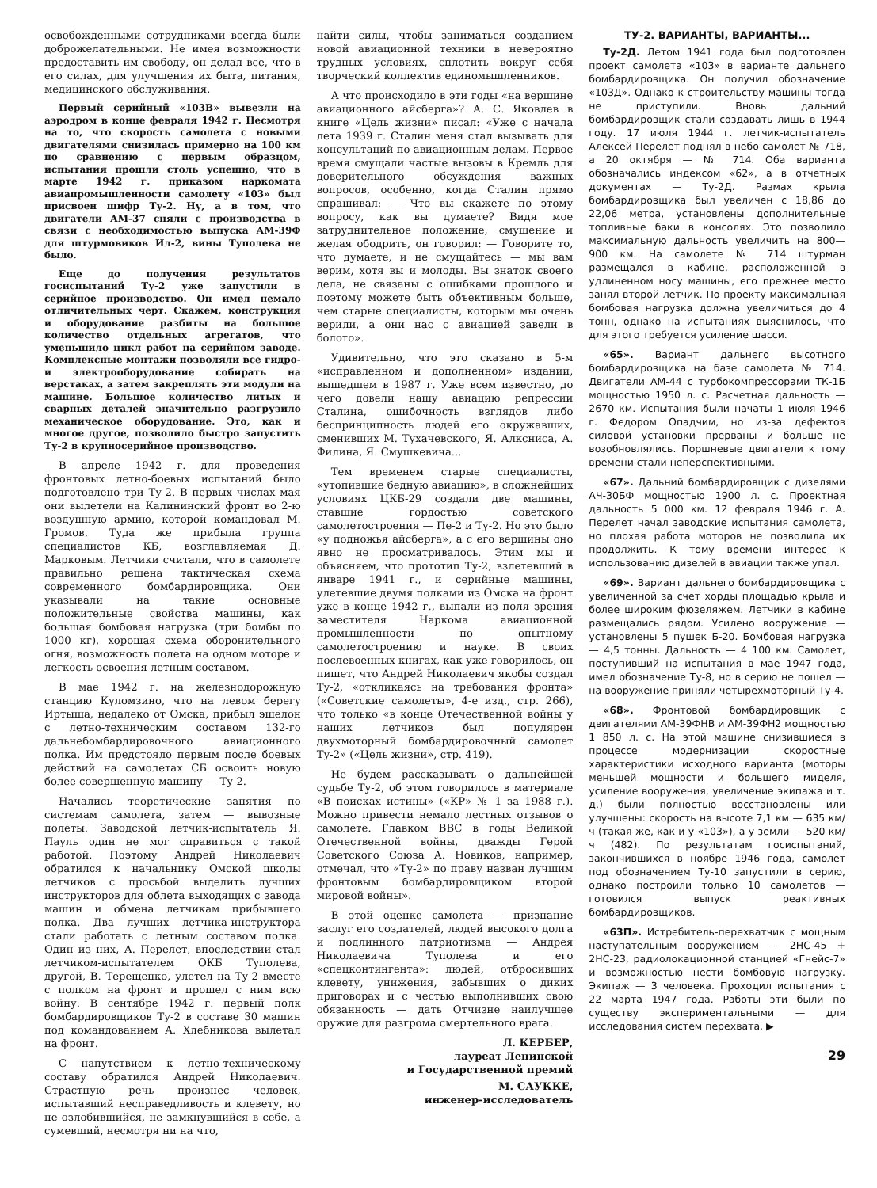освобожденными сотрудниками всегда были доброжелательными. Не имея возможности предоставить им свободу, он делал все, что в его силах, для улучшения их быта, питания, медицинского обслуживания.
Первый серийный «103В» вывезли на аэродром в конце февраля 1942 г. Несмотря на то, что скорость самолета с новыми двигателями снизилась примерно на 100 км по сравнению с первым образцом, испытания прошли столь успешно, что в марте 1942 г. приказом наркомата авиапромышленности самолету «103» был присвоен шифр Ту-2. Ну, а в том, что двигатели АМ-37 сняли с производства в связи с необходимостью выпуска АМ-39Ф для штурмовиков Ил-2, вины Туполева не было.
Еще до получения результатов госиспытаний Ту-2 уже запустили в серийное производство. Он имел немало отличительных черт. Скажем, конструкция и оборудование разбиты на большое количество отдельных агрегатов, что уменьшило цикл работ на серийном заводе. Комплексные монтажи позволяли все гидро- и электрооборудование собирать на верстаках, а затем закреплять эти модули на машине. Большое количество литых и сварных деталей значительно разгрузило механическое оборудование. Это, как и многое другое, позволило быстро запустить Ту-2 в крупносерийное производство.
В апреле 1942 г. для проведения фронтовых летно-боевых испытаний было подготовлено три Ту-2. В первых числах мая они вылетели на Калининский фронт во 2-ю воздушную армию, которой командовал М. Громов. Туда же прибыла группа специалистов КБ, возглавляемая Д. Марковым. Летчики считали, что в самолете правильно решена тактическая схема современного бомбардировщика. Они указывали на такие основные положительные свойства машины, как большая бомбовая нагрузка (три бомбы по 1000 кг), хорошая схема оборонительного огня, возможность полета на одном моторе и легкость освоения летным составом.
В мае 1942 г. на железнодорожную станцию Куломзино, что на левом берегу Иртыша, недалеко от Омска, прибыл эшелон с летно-техническим составом 132-го дальнебомбардировочного авиационного полка. Им предстояло первым после боевых действий на самолетах СБ освоить новую более совершенную машину — Ту-2.
Начались теоретические занятия по системам самолета, затем — вывозные полеты. Заводской летчик-испытатель Я. Пауль один не мог справиться с такой работой. Поэтому Андрей Николаевич обратился к начальнику Омской школы летчиков с просьбой выделить лучших инструкторов для облета выходящих с завода машин и обмена летчикам прибывшего полка. Два лучших летчика-инструктора стали работать с летным составом полка. Один из них, А. Перелет, впоследствии стал летчиком-испытателем ОКБ Туполева, другой, В. Терещенко, улетел на Ту-2 вместе с полком на фронт и прошел с ним всю войну. В сентябре 1942 г. первый полк бомбардировщиков Ту-2 в составе 30 машин под командованием А. Хлебникова вылетал на фронт.
С напутствием к летно-техническому составу обратился Андрей Николаевич. Страстную речь произнес человек, испытавший несправедливость и клевету, но не озлобившийся, не замкнувшийся в себе, а сумевший, несмотря ни на что,
найти силы, чтобы заниматься созданием новой авиационной техники в невероятно трудных условиях, сплотить вокруг себя творческий коллектив единомышленников.
А что происходило в эти годы «на вершине авиационного айсберга»? А. С. Яковлев в книге «Цель жизни» писал: «Уже с начала лета 1939 г. Сталин меня стал вызывать для консультаций по авиационным делам. Первое время смущали частые вызовы в Кремль для доверительного обсуждения важных вопросов, особенно, когда Сталин прямо спрашивал: — Что вы скажете по этому вопросу, как вы думаете? Видя мое затруднительное положение, смущение и желая ободрить, он говорил: — Говорите то, что думаете, и не смущайтесь — мы вам верим, хотя вы и молоды. Вы знаток своего дела, не связаны с ошибками прошлого и поэтому можете быть объективным больше, чем старые специалисты, которым мы очень верили, а они нас с авиацией завели в болото».
Удивительно, что это сказано в 5-м «исправленном и дополненном» издании, вышедшем в 1987 г. Уже всем известно, до чего довели нашу авиацию репрессии Сталина, ошибочность взглядов либо беспринципность людей его окружавших, сменивших М. Тухачевского, Я. Алксниса, А. Филина, Я. Смушкевича...
Тем временем старые специалисты, «утопившие бедную авиацию», в сложнейших условиях ЦКБ-29 создали две машины, ставшие гордостью советского самолетостроения — Пе-2 и Ту-2. Но это было «у подножья айсберга», а с его вершины оно явно не просматривалось. Этим мы и объясняем, что прототип Ту-2, взлетевший в январе 1941 г., и серийные машины, улетевшие двумя полками из Омска на фронт уже в конце 1942 г., выпали из поля зрения заместителя Наркома авиационной промышленности по опытному самолетостроению и науке. В своих послевоенных книгах, как уже говорилось, он пишет, что Андрей Николаевич якобы создал Ту-2, «откликаясь на требования фронта» («Советские самолеты», 4-е изд., стр. 266), что только «в конце Отечественной войны у наших летчиков был популярен двухмоторный бомбардировочный самолет Ту-2» («Цель жизни», стр. 419).
Не будем рассказывать о дальнейшей судьбе Ту-2, об этом говорилось в материале «В поисках истины» («КР» № 1 за 1988 г.). Можно привести немало лестных отзывов о самолете. Главком ВВС в годы Великой Отечественной войны, дважды Герой Советского Союза А. Новиков, например, отмечал, что «Ту-2» по праву назван лучшим фронтовым бомбардировщиком второй мировой войны».
В этой оценке самолета — признание заслуг его создателей, людей высокого долга и подлинного патриотизма — Андрея Николаевича Туполева и его «спецконтингента»: людей, отбросивших клевету, унижения, забывших о диких приговорах и с честью выполнивших свою обязанность — дать Отчизне наилучшее оружие для разгрома смертельного врага.
Л. КЕРБЕР,
лауреат Ленинской
и Государственной премий
М. САУККЕ,
инженер-исследователь
ТУ-2. ВАРИАНТЫ, ВАРИАНТЫ...
Ту-2Д. Летом 1941 года был подготовлен проект самолета «103» в варианте дальнего бомбардировщика. Он получил обозначение «103Д». Однако к строительству машины тогда не приступили. Вновь дальний бомбардировщик стали создавать лишь в 1944 году. 17 июля 1944 г. летчик-испытатель Алексей Перелет поднял в небо самолет № 718, а 20 октября — № 714. Оба варианта обозначались индексом «62», а в отчетных документах — Ту-2Д. Размах крыла бомбардировщика был увеличен с 18,86 до 22,06 метра, установлены дополнительные топливные баки в консолях. Это позволило максимальную дальность увеличить на 800—900 км. На самолете № 714 штурман размещался в кабине, расположенной в удлиненном носу машины, его прежнее место занял второй летчик. По проекту максимальная бомбовая нагрузка должна увеличиться до 4 тонн, однако на испытаниях выяснилось, что для этого требуется усиление шасси.
«65». Вариант дальнего высотного бомбардировщика на базе самолета № 714. Двигатели АМ-44 с турбокомпрессорами ТК-1Б мощностью 1950 л. с. Расчетная дальность — 2670 км. Испытания были начаты 1 июля 1946 г. Федором Опадчим, но из-за дефектов силовой установки прерваны и больше не возобновлялись. Поршневые двигатели к тому времени стали неперспективными.
«67». Дальний бомбардировщик с дизелями АЧ-30БФ мощностью 1900 л. с. Проектная дальность 5 000 км. 12 февраля 1946 г. А. Перелет начал заводские испытания самолета, но плохая работа моторов не позволила их продолжить. К тому времени интерес к использованию дизелей в авиации также упал.
«69». Вариант дальнего бомбардировщика с увеличенной за счет хорды площадью крыла и более широким фюзеляжем. Летчики в кабине размещались рядом. Усилено вооружение — установлены 5 пушек Б-20. Бомбовая нагрузка — 4,5 тонны. Дальность — 4 100 км. Самолет, поступивший на испытания в мае 1947 года, имел обозначение Ту-8, но в серию не пошел — на вооружение приняли четырехмоторный Ту-4.
«68». Фронтовой бомбардировщик с двигателями АМ-39ФНВ и АМ-39ФН2 мощностью 1 850 л. с. На этой машине снизившиеся в процессе модернизации скоростные характеристики исходного варианта (моторы меньшей мощности и большего миделя, усиление вооружения, увеличение экипажа и т. д.) были полностью восстановлены или улучшены: скорость на высоте 7,1 км — 635 км/ч (такая же, как и у «103»), а у земли — 520 км/ч (482). По результатам госиспытаний, закончившихся в ноябре 1946 года, самолет под обозначением Ту-10 запустили в серию, однако построили только 10 самолетов — готовился выпуск реактивных бомбардировщиков.
«63П». Истребитель-перехватчик с мощным наступательным вооружением — 2НС-45 + 2НС-23, радиолокационной станцией «Гнейс-7» и возможностью нести бомбовую нагрузку. Экипаж — 3 человека. Проходил испытания с 22 марта 1947 года. Работы эти были по существу экспериментальными — для исследования систем перехвата. ▶
29